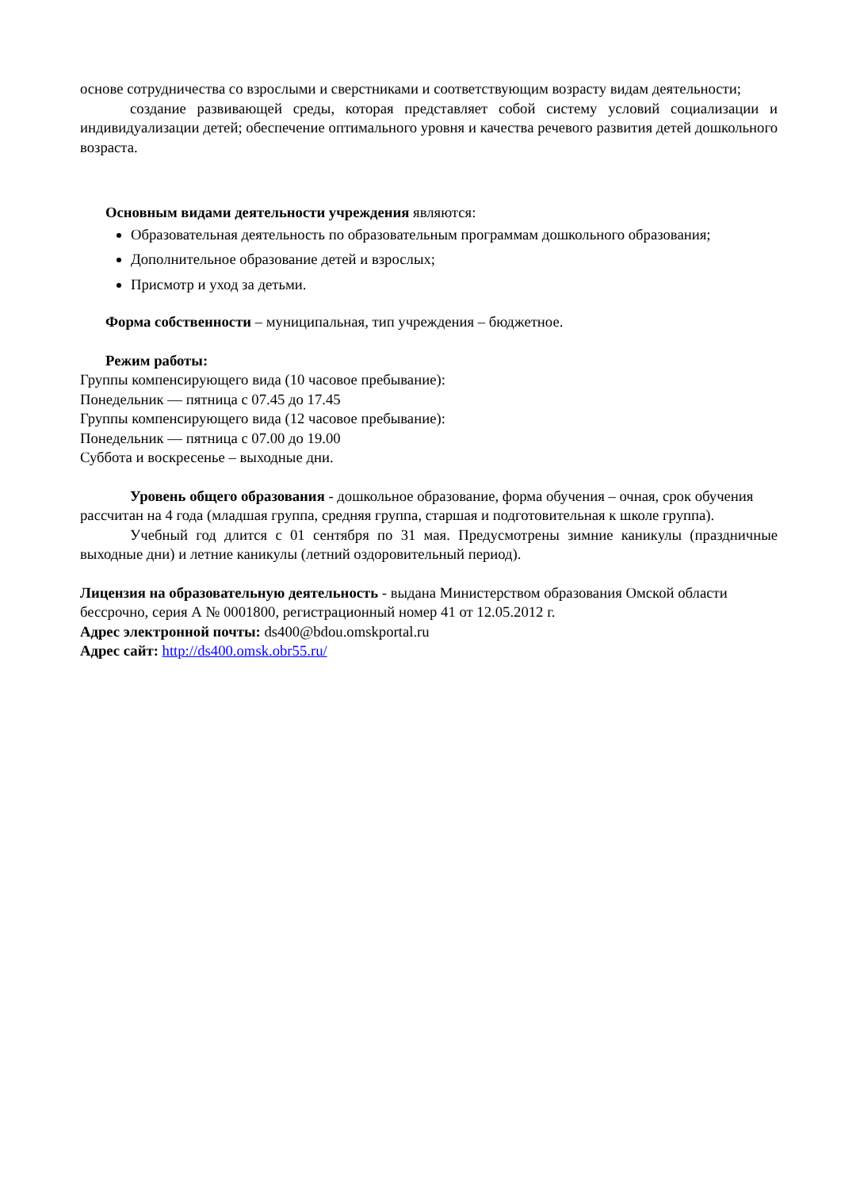основе сотрудничества со взрослыми и сверстниками и соответствующим возрасту видам деятельности;
создание развивающей среды, которая представляет собой систему условий социализации и индивидуализации детей; обеспечение оптимального уровня и качества речевого развития детей дошкольного возраста.
Основным видами деятельности учреждения являются:
Образовательная деятельность по образовательным программам дошкольного образования;
Дополнительное образование детей и взрослых;
Присмотр и уход за детьми.
Форма собственности – муниципальная, тип учреждения – бюджетное.
Режим работы:
Группы компенсирующего вида (10 часовое пребывание):
Понедельник — пятница с 07.45 до 17.45
Группы компенсирующего вида (12 часовое пребывание):
Понедельник — пятница с 07.00 до 19.00
Суббота и воскресенье – выходные дни.
Уровень общего образования - дошкольное образование, форма обучения – очная, срок обучения рассчитан на 4 года (младшая группа, средняя группа, старшая и подготовительная к школе группа).
Учебный год длится с 01 сентября по 31 мая. Предусмотрены зимние каникулы (праздничные выходные дни) и летние каникулы (летний оздоровительный период).
Лицензия на образовательную деятельность - выдана Министерством образования Омской области бессрочно, серия А № 0001800, регистрационный номер 41 от 12.05.2012 г.
Адрес электронной почты: ds400@bdou.omskportal.ru
Адрес сайт: http://ds400.omsk.obr55.ru/